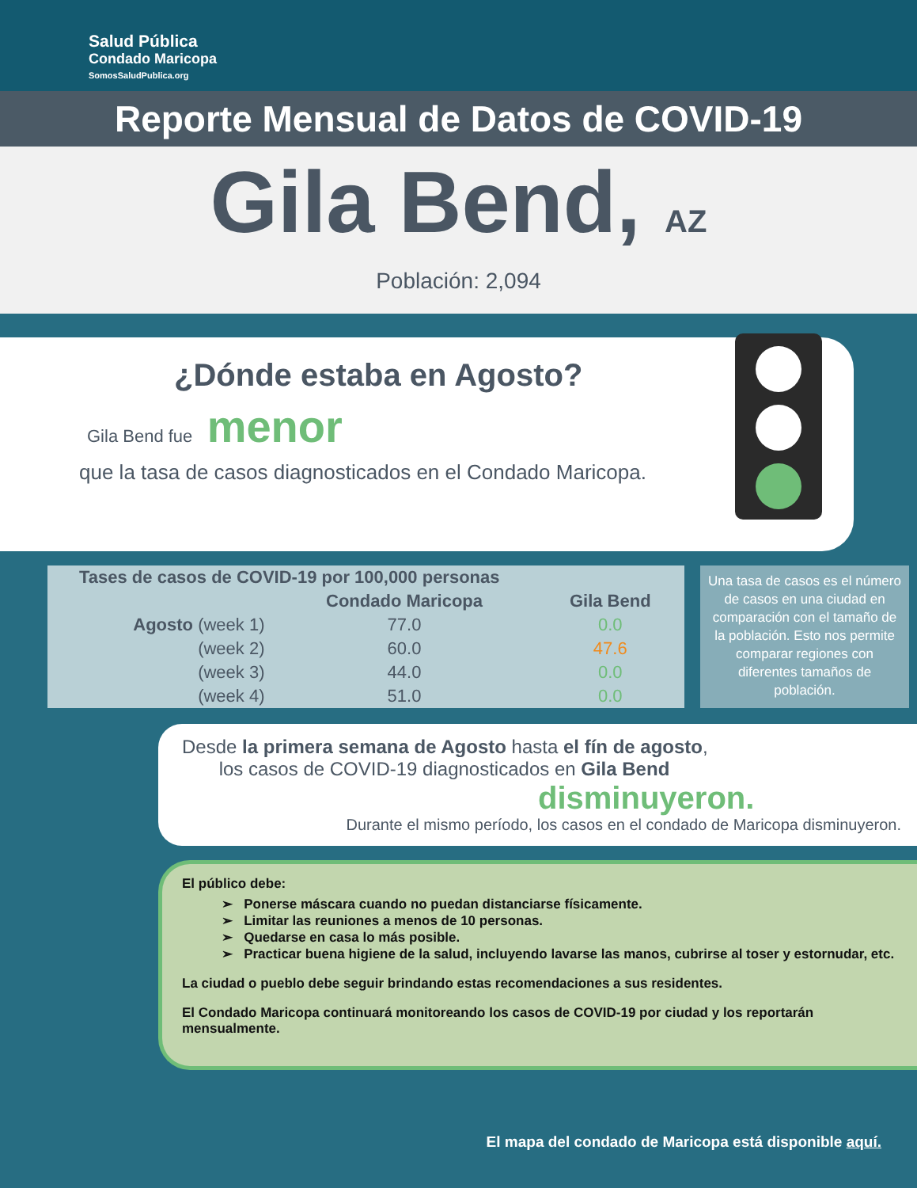Salud Pública
Condado Maricopa
SomosSaludPublica.org
Reporte Mensual de Datos de COVID-19
Gila Bend, AZ
Población: 2,094
¿Dónde estaba en Agosto?
Gila Bend fue menor
que la tasa de casos diagnosticados en el Condado Maricopa.
| Tases de casos de COVID-19 por 100,000 personas | | |
| --- | --- | --- |
| | Condado Maricopa | Gila Bend |
| Agosto (week 1) | 77.0 | 0.0 |
| (week 2) | 60.0 | 47.6 |
| (week 3) | 44.0 | 0.0 |
| (week 4) | 51.0 | 0.0 |
Una tasa de casos es el número de casos en una ciudad en comparación con el tamaño de la población. Esto nos permite comparar regiones con diferentes tamaños de población.
Desde la primera semana de Agosto hasta el fín de agosto,
los casos de COVID-19 diagnosticados en Gila Bend
disminuyeron.
Durante el mismo período, los casos en el condado de Maricopa disminuyeron.
El público debe:
➢ Ponerse máscara cuando no puedan distanciarse físicamente.
➢ Limitar las reuniones a menos de 10 personas.
➢ Quedarse en casa lo más posible.
➢ Practicar buena higiene de la salud, incluyendo lavarse las manos, cubrirse al toser y estornudar, etc.
La ciudad o pueblo debe seguir brindando estas recomendaciones a sus residentes.
El Condado Maricopa continuará monitoreando los casos de COVID-19 por ciudad y los reportarán mensualmente.
MASK UP ARIZONA
El mapa del condado de Maricopa está disponible aquí.